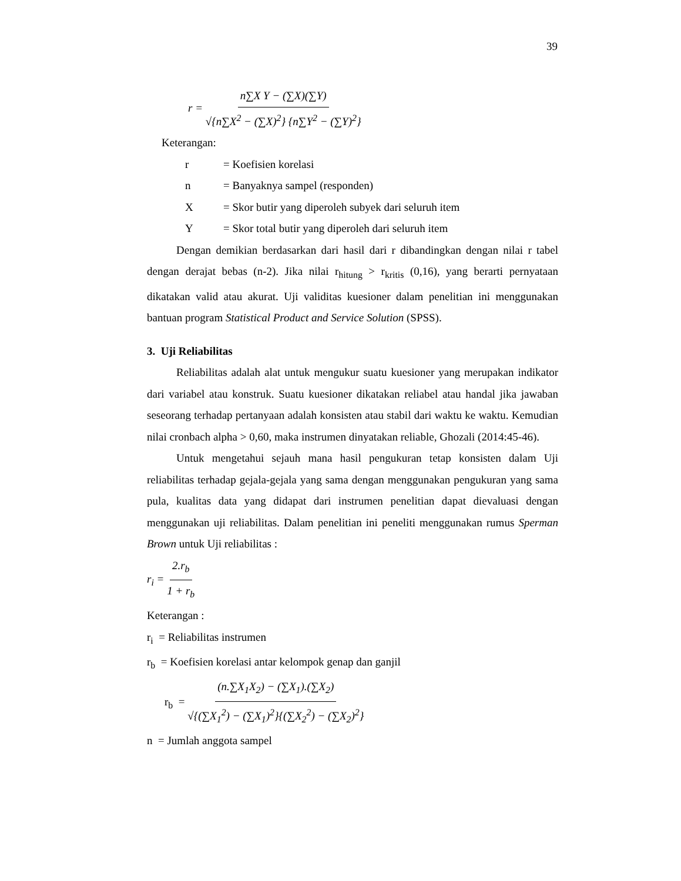39
r = n∑X Y − (∑X)(∑Y) √{n∑X<sup>2</sup> − (∑X)<sup>2</sup>} {n∑Y<sup>2</sup> − (∑Y)<sup>2</sup>}
Keterangan:
r = Koefisien korelasi
n = Banyaknya sampel (responden)
X = Skor butir yang diperoleh subyek dari seluruh item
Y = Skor total butir yang diperoleh dari seluruh item
Dengan demikian berdasarkan dari hasil dari r dibandingkan dengan nilai r tabel dengan derajat bebas (n-2). Jika nilai r<sub>hitung</sub> > r<sub>kritis</sub> (0,16), yang berarti pernyataan dikatakan valid atau akurat. Uji validitas kuesioner dalam penelitian ini menggunakan bantuan program Statistical Product and Service Solution (SPSS).
3. Uji Reliabilitas
Reliabilitas adalah alat untuk mengukur suatu kuesioner yang merupakan indikator dari variabel atau konstruk. Suatu kuesioner dikatakan reliabel atau handal jika jawaban seseorang terhadap pertanyaan adalah konsisten atau stabil dari waktu ke waktu. Kemudian nilai cronbach alpha > 0,60, maka instrumen dinyatakan reliable, Ghozali (2014:45-46).
Untuk mengetahui sejauh mana hasil pengukuran tetap konsisten dalam Uji reliabilitas terhadap gejala-gejala yang sama dengan menggunakan pengukuran yang sama pula, kualitas data yang didapat dari instrumen penelitian dapat dievaluasi dengan menggunakan uji reliabilitas. Dalam penelitian ini peneliti menggunakan rumus Sperman Brown untuk Uji reliabilitas :
r<sub>i</sub> = 2.r<sub>b</sub> 1 + r<sub>b</sub>
Keterangan :
r<sub>i</sub> = Reliabilitas instrumen
r<sub>b</sub> = Koefisien korelasi antar kelompok genap dan ganjil
r<sub>b</sub> = (n.∑X<sub>1</sub>X<sub>2</sub>) − (∑X<sub>1</sub>).(∑X<sub>2</sub>) √{(∑X<sub>1</sub><sup>2</sup>) − (∑X<sub>1</sub>)<sup>2</sup>}{(∑X<sub>2</sub><sup>2</sup>) − (∑X<sub>2</sub>)<sup>2</sup>}
n = Jumlah anggota sampel